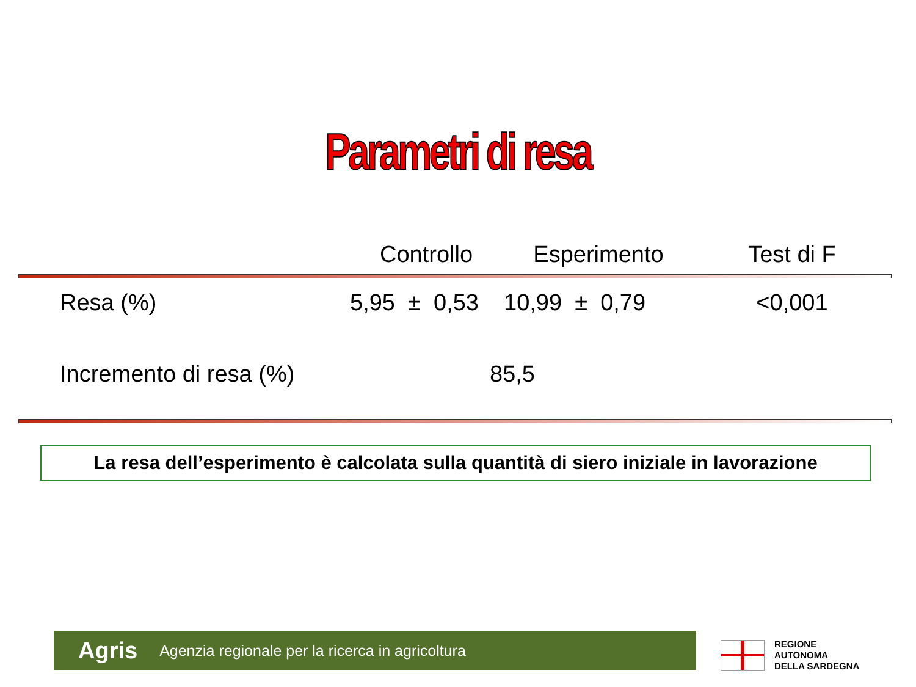Parametri di resa
| | Controllo | Esperimento | Test di F |
| --- | --- | --- | --- |
| Resa (%) | 5,95 ± 0,53 | 10,99 ± 0,79 | <0,001 |
| Incremento di resa (%) | 85,5 | | |
La resa dell’esperimento è calcolata sulla quantità di siero iniziale in lavorazione
Agris Agenzia regionale per la ricerca in agricoltura
REGIONE
AUTONOMA
DELLA SARDEGNA